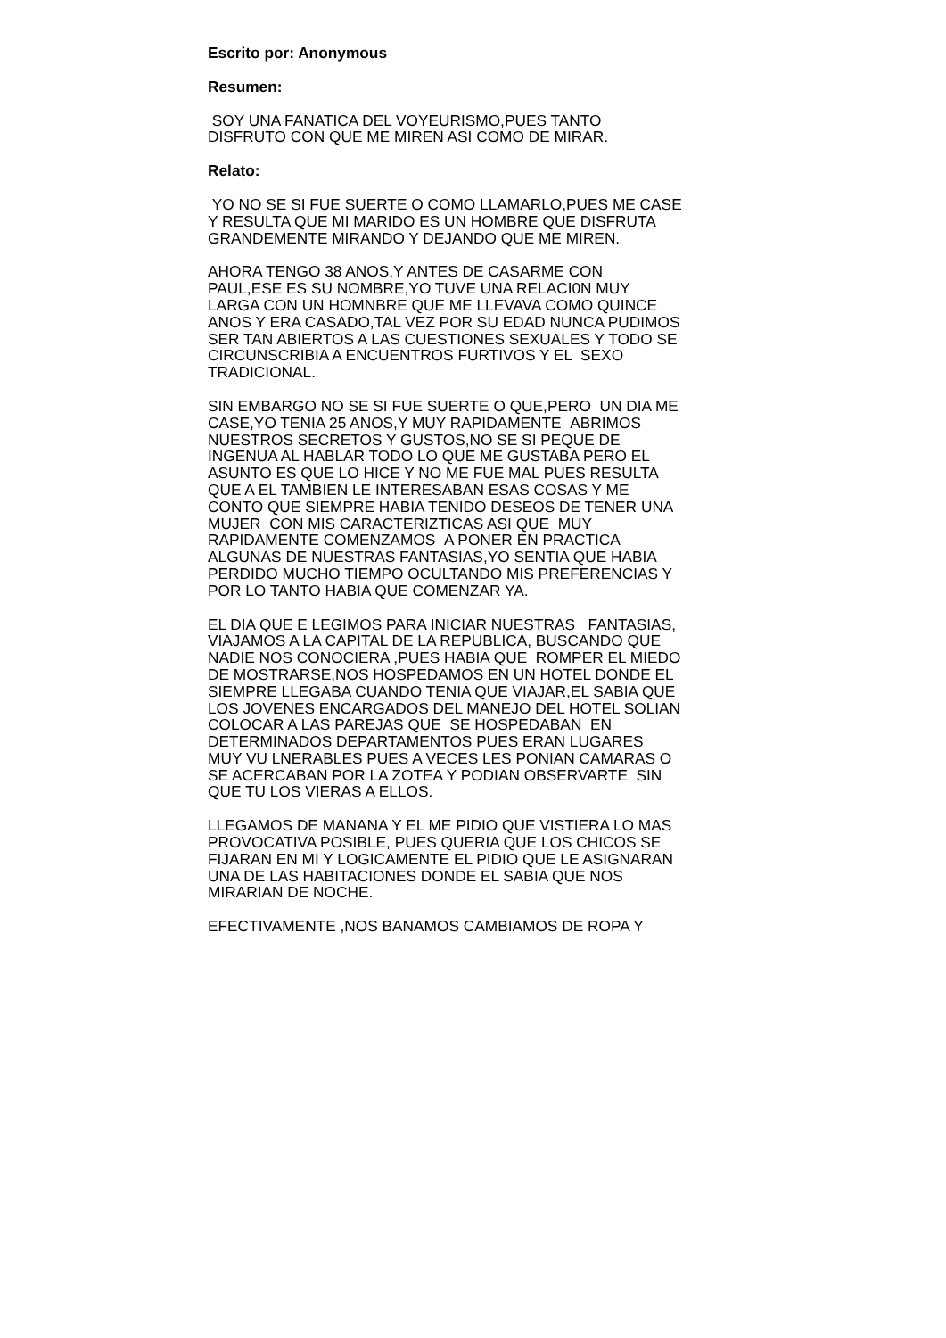Escrito por: Anonymous
Resumen:
SOY UNA FANATICA DEL VOYEURISMO,PUES TANTO
DISFRUTO CON QUE ME MIREN ASI COMO DE MIRAR.
Relato:
YO NO SE SI FUE SUERTE O COMO LLAMARLO,PUES ME CASE
Y RESULTA QUE MI MARIDO ES UN HOMBRE QUE DISFRUTA
GRANDEMENTE MIRANDO Y DEJANDO QUE ME MIREN.
AHORA TENGO 38 ANOS,Y ANTES DE CASARME CON
PAUL,ESE ES SU NOMBRE,YO TUVE UNA RELACI0N MUY
LARGA CON UN HOMNBRE QUE ME LLEVAVA COMO QUINCE
ANOS Y ERA CASADO,TAL VEZ POR SU EDAD NUNCA PUDIMOS
SER TAN ABIERTOS A LAS CUESTIONES SEXUALES Y TODO SE
CIRCUNSCRIBIA A ENCUENTROS FURTIVOS Y EL SEXO
TRADICIONAL.
SIN EMBARGO NO SE SI FUE SUERTE O QUE,PERO UN DIA ME
CASE,YO TENIA 25 ANOS,Y MUY RAPIDAMENTE ABRIMOS
NUESTROS SECRETOS Y GUSTOS,NO SE SI PEQUE DE
INGENUA AL HABLAR TODO LO QUE ME GUSTABA PERO EL
ASUNTO ES QUE LO HICE Y NO ME FUE MAL PUES RESULTA
QUE A EL TAMBIEN LE INTERESABAN ESAS COSAS Y ME
CONTO QUE SIEMPRE HABIA TENIDO DESEOS DE TENER UNA
MUJER CON MIS CARACTERIZTICAS ASI QUE MUY
RAPIDAMENTE COMENZAMOS A PONER EN PRACTICA
ALGUNAS DE NUESTRAS FANTASIAS,YO SENTIA QUE HABIA
PERDIDO MUCHO TIEMPO OCULTANDO MIS PREFERENCIAS Y
POR LO TANTO HABIA QUE COMENZAR YA.
EL DIA QUE E LEGIMOS PARA INICIAR NUESTRAS FANTASIAS,
VIAJAMOS A LA CAPITAL DE LA REPUBLICA, BUSCANDO QUE
NADIE NOS CONOCIERA ,PUES HABIA QUE ROMPER EL MIEDO
DE MOSTRARSE,NOS HOSPEDAMOS EN UN HOTEL DONDE EL
SIEMPRE LLEGABA CUANDO TENIA QUE VIAJAR,EL SABIA QUE
LOS JOVENES ENCARGADOS DEL MANEJO DEL HOTEL SOLIAN
COLOCAR A LAS PAREJAS QUE SE HOSPEDABAN EN
DETERMINADOS DEPARTAMENTOS PUES ERAN LUGARES
MUY VU LNERABLES PUES A VECES LES PONIAN CAMARAS O
SE ACERCABAN POR LA ZOTEA Y PODIAN OBSERVARTE SIN
QUE TU LOS VIERAS A ELLOS.
LLEGAMOS DE MANANA Y EL ME PIDIO QUE VISTIERA LO MAS
PROVOCATIVA POSIBLE, PUES QUERIA QUE LOS CHICOS SE
FIJARAN EN MI Y LOGICAMENTE EL PIDIO QUE LE ASIGNARAN
UNA DE LAS HABITACIONES DONDE EL SABIA QUE NOS
MIRARIAN DE NOCHE.
EFECTIVAMENTE ,NOS BANAMOS CAMBIAMOS DE ROPA Y